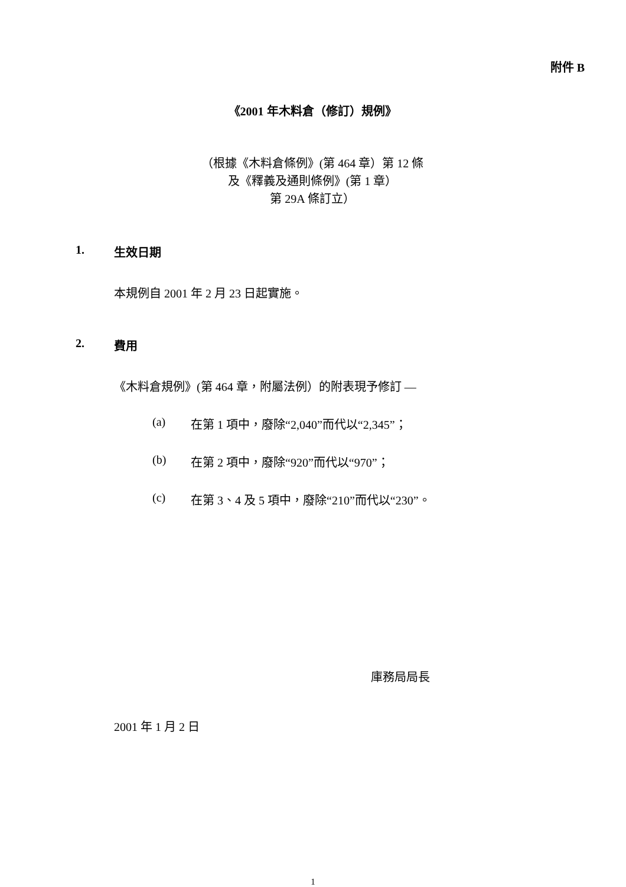附件 B
《2001 年木料倉（修訂）規例》
（根據《木料倉條例》(第 464 章）第 12 條
及《釋義及通則條例》(第 1 章）
第 29A 條訂立）
1. 生效日期
本規例自 2001 年 2 月 23 日起實施。
2. 費用
《木料倉規例》(第 464 章，附屬法例）的附表現予修訂 —
(a) 在第 1 項中，廢除“2,040”而代以“2,345”；
(b) 在第 2 項中，廢除“920”而代以“970”；
(c) 在第 3、4 及 5 項中，廢除“210”而代以“230”。
庫務局局長
2001 年 1 月 2 日
1